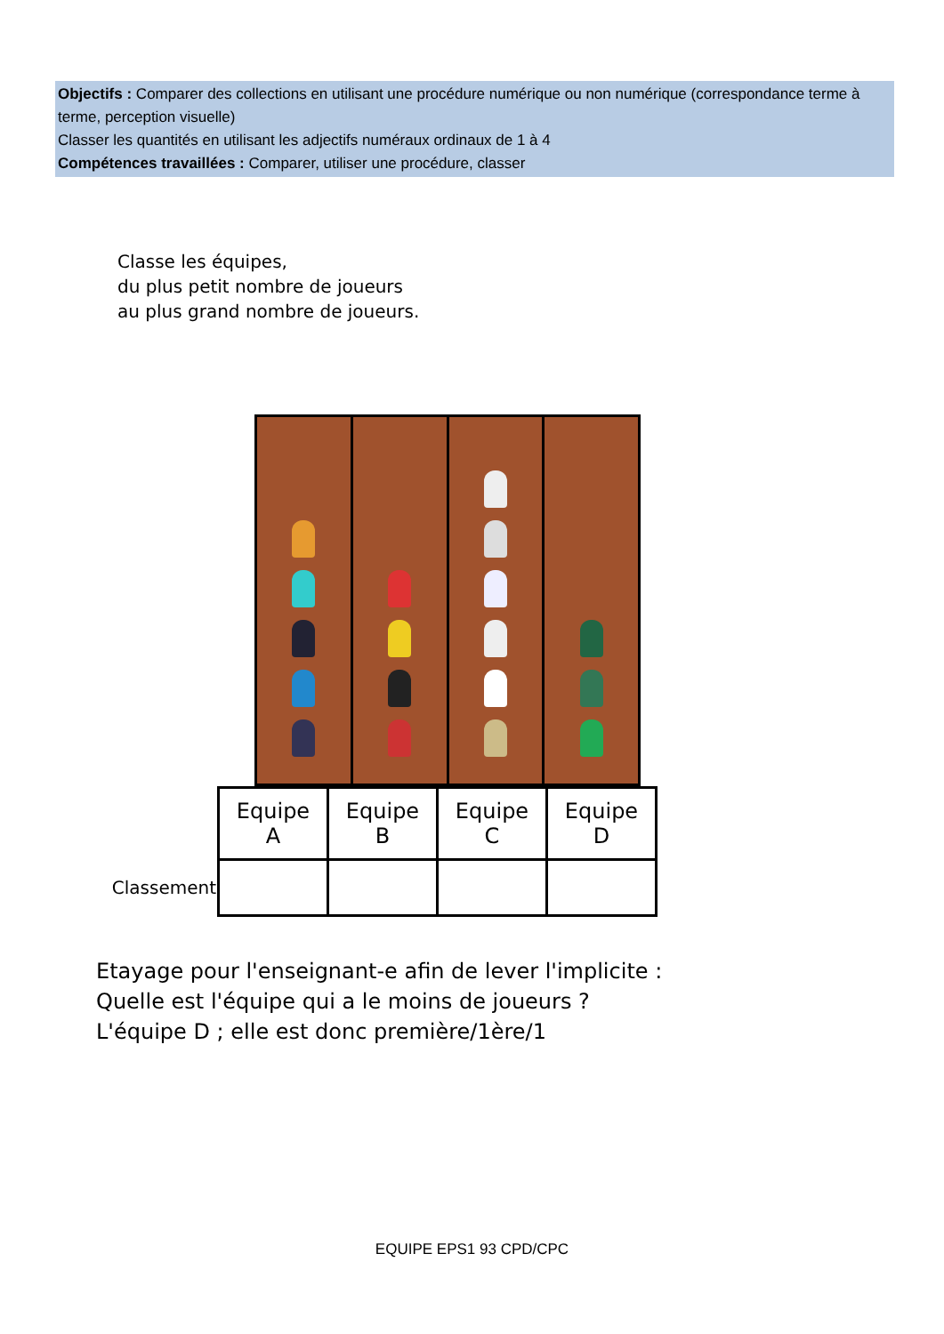Objectifs : Comparer des collections en utilisant une procédure numérique ou non numérique (correspondance terme à terme, perception visuelle)
Classer les quantités en utilisant les adjectifs numéraux ordinaux de 1 à 4
Compétences travaillées : Comparer, utiliser une procédure, classer
Classe les équipes,
du plus petit nombre de joueurs
au plus grand nombre de joueurs.
| | Equipe A | Equipe B | Equipe C | Equipe D |
| --- | --- | --- | --- | --- |
| Classement | | | | |
Etayage pour l'enseignant-e afin de lever l'implicite :
Quelle est l'équipe qui a le moins de joueurs ?
L'équipe D ; elle est donc première/1ère/1
EQUIPE EPS1 93 CPD/CPC